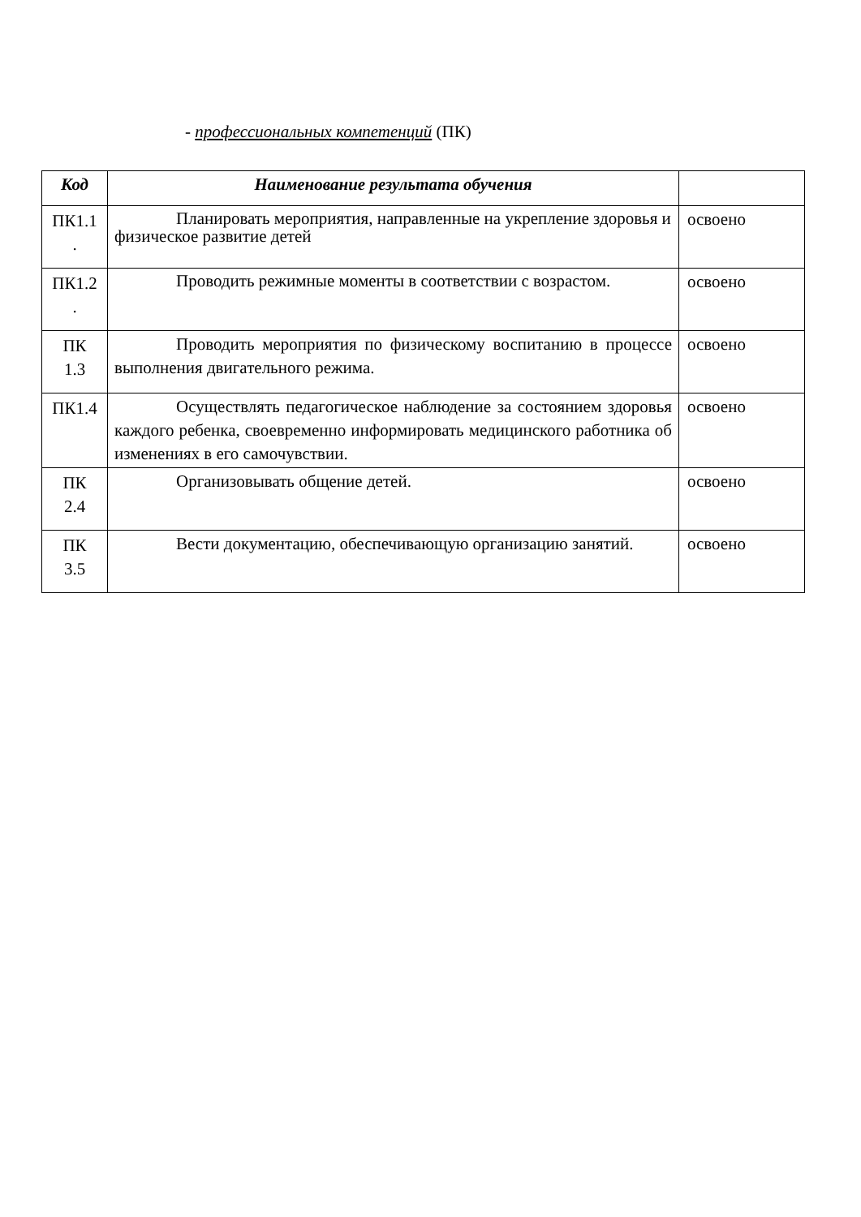- профессиональных компетенций (ПК)
| Код | Наименование результата обучения | |
| --- | --- | --- |
| ПК1.1 . | Планировать мероприятия, направленные на укрепление здоровья и физическое развитие детей | освоено |
| ПК1.2 . | Проводить режимные моменты в соответствии с возрастом. | освоено |
| ПК 1.3 | Проводить мероприятия по физическому воспитанию в процессе выполнения двигательного режима. | освоено |
| ПК1.4 | Осуществлять педагогическое наблюдение за состоянием здоровья каждого ребенка, своевременно информировать медицинского работника об изменениях в его самочувствии. | освоено |
| ПК 2.4 | Организовывать общение детей. | освоено |
| ПК 3.5 | Вести документацию, обеспечивающую организацию занятий. | освоено |